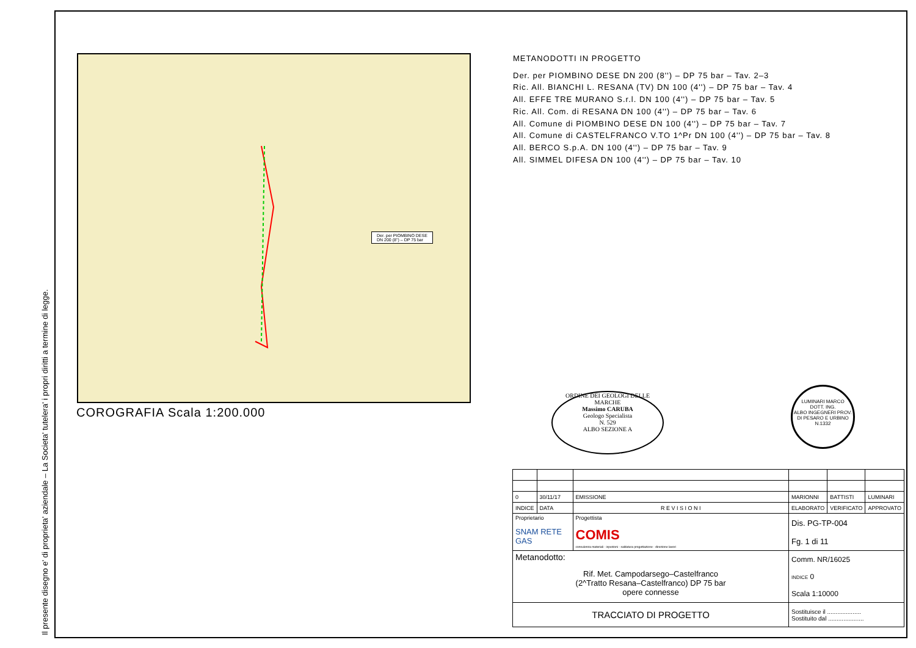Il presente disegno e' di proprieta' aziendale – La Societa' tutelera' i propri diritti a termine di legge.
Der. per PIOMBINO DESE
DN 200 (8'') – DP 75 bar
COROGRAFIA Scala 1:200.000
METANODOTTI IN PROGETTO
Der. per PIOMBINO DESE DN 200 (8'') – DP 75 bar – Tav. 2–3
Ric. All. BIANCHI L. RESANA (TV) DN 100 (4'') – DP 75 bar – Tav. 4
All. EFFE TRE MURANO S.r.l. DN 100 (4'') – DP 75 bar – Tav. 5
Ric. All. Com. di RESANA DN 100 (4'') – DP 75 bar – Tav. 6
All. Comune di PIOMBINO DESE DN 100 (4'') – DP 75 bar – Tav. 7
All. Comune di CASTELFRANCO V.TO 1^Pr DN 100 (4'') – DP 75 bar – Tav. 8
All. BERCO S.p.A. DN 100 (4'') – DP 75 bar – Tav. 9
All. SIMMEL DIFESA DN 100 (4'') – DP 75 bar – Tav. 10
ORDINE DEI GEOLOGI DELLE MARCHE
Massimo CARUBA
Geologo Specialista
N. 529
ALBO SEZIONE A
LUMINARI MARCO
DOTT. ING.
ALBO INGEGNERI PROV. DI PESARO E URBINO
N.1332
| 0 | 30/11/17 | EMISSIONE | MARIONNI | BATTISTI | LUMINARI |
| INDICE | DATA | R E V I S I O N I | ELABORATO | VERIFICATO | APPROVATO |
| Proprietario SNAM RETE GAS | | Progettista COMIS consulenza materiali - ispezioni - saldatura progettazione - direzione lavori | Dis. PG-TP-004 Fg. 1 di 11 | | |
| Metanodotto: Rif. Met. Campodarsego–Castelfranco (2^Tratto Resana–Castelfranco) DP 75 bar opere connesse | | | Comm. NR/16025 INDICE 0 Scala 1:10000 | | |
| TRACCIATO DI PROGETTO | | | Sostituisce il .................... Sostituito dal ..................... | | |